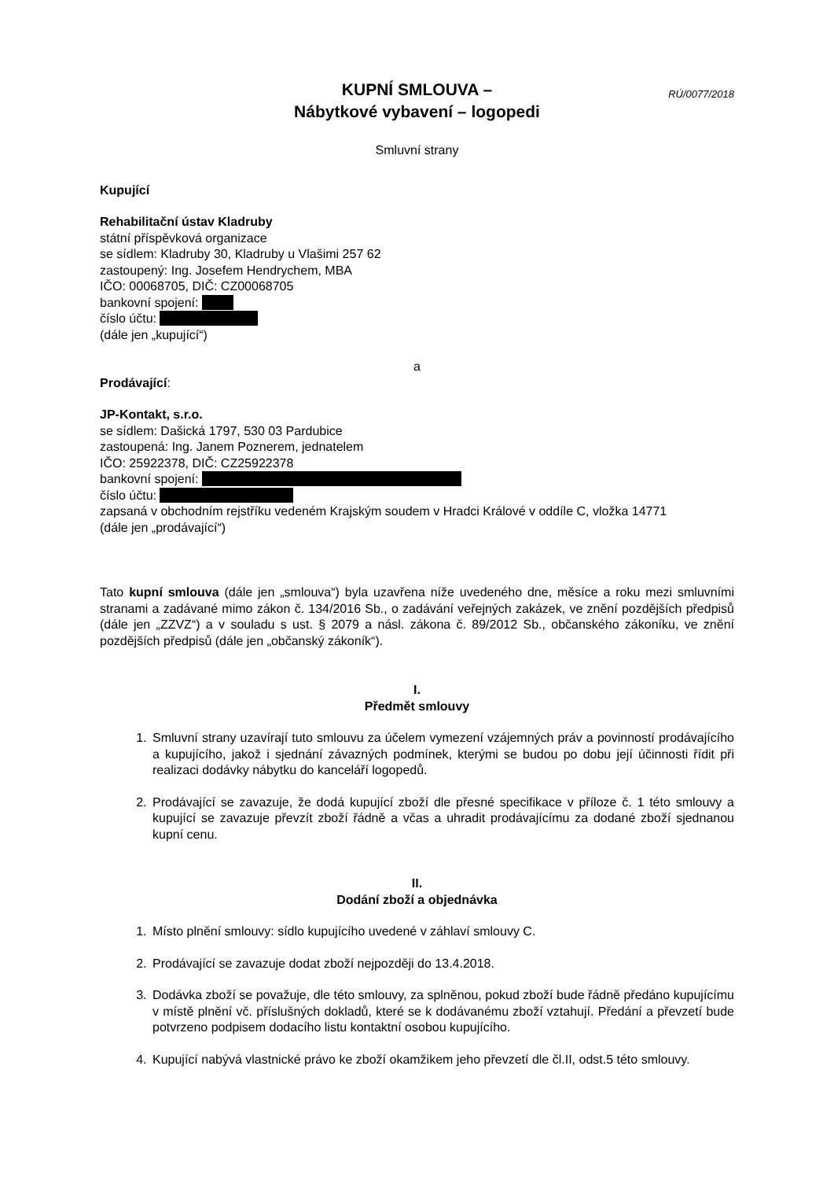KUPNÍ SMLOUVA –
Nábytkové vybavení – logopedi
RÚ/0077/2018
Smluvní strany
Kupující
Rehabilitační ústav Kladruby
státní příspěvková organizace
se sídlem: Kladruby 30, Kladruby u Vlašimi 257 62
zastoupený: Ing. Josefem Hendrychem, MBA
IČO: 00068705, DIČ: CZ00068705
bankovní spojení:
číslo účtu:
(dále jen „kupující“)
a
Prodávající:
JP-Kontakt, s.r.o.
se sídlem: Dašická 1797, 530 03 Pardubice
zastoupená: Ing. Janem Poznerem, jednatelem
IČO: 25922378, DIČ: CZ25922378
bankovní spojení:
číslo účtu:
zapsaná v obchodním rejstříku vedeném Krajským soudem v Hradci Králové v oddíle C, vložka 14771
(dále jen „prodávající“)
Tato kupní smlouva (dále jen „smlouva“) byla uzavřena níže uvedeného dne, měsíce a roku mezi smluvními stranami a zadávané mimo zákon č. 134/2016 Sb., o zadávání veřejných zakázek, ve znění pozdějších předpisů (dále jen „ZZVZ“) a v souladu s ust. § 2079 a násl. zákona č. 89/2012 Sb., občanského zákoníku, ve znění pozdějších předpisů (dále jen „občanský zákoník“).
I.
Předmět smlouvy
1. Smluvní strany uzavírají tuto smlouvu za účelem vymezení vzájemných práv a povinností prodávajícího a kupujícího, jakož i sjednání závazných podmínek, kterými se budou po dobu její účinnosti řídit při realizaci dodávky nábytku do kanceláří logopedů.
2. Prodávající se zavazuje, že dodá kupující zboží dle přesné specifikace v příloze č. 1 této smlouvy a kupující se zavazuje převzít zboží řádně a včas a uhradit prodávajícímu za dodané zboží sjednanou kupní cenu.
II.
Dodání zboží a objednávka
1. Místo plnění smlouvy: sídlo kupujícího uvedené v záhlaví smlouvy C.
2. Prodávající se zavazuje dodat zboží nejpozději do 13.4.2018.
3. Dodávka zboží se považuje, dle této smlouvy, za splněnou, pokud zboží bude řádně předáno kupujícímu v místě plnění vč. příslušných dokladů, které se k dodávanému zboží vztahují. Předání a převzetí bude potvrzeno podpisem dodacího listu kontaktní osobou kupujícího.
4. Kupující nabývá vlastnické právo ke zboží okamžikem jeho převzetí dle čl.II, odst.5 této smlouvy.